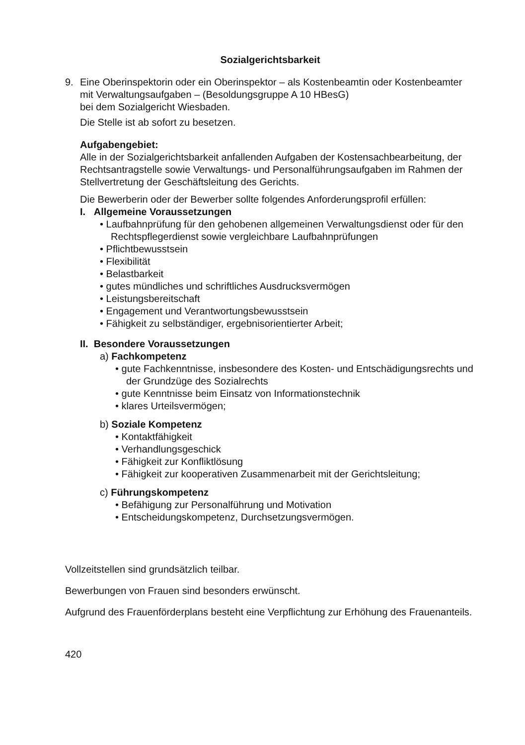Sozialgerichtsbarkeit
9. Eine Oberinspektorin oder ein Oberinspektor – als Kostenbeamtin oder Kostenbeamter mit Verwaltungsaufgaben – (Besoldungsgruppe A 10 HBesG)
bei dem Sozialgericht Wiesbaden.
Die Stelle ist ab sofort zu besetzen.
Aufgabengebiet:
Alle in der Sozialgerichtsbarkeit anfallenden Aufgaben der Kostensachbearbeitung, der Rechtsantragstelle sowie Verwaltungs- und Personalführungsaufgaben im Rahmen der Stellvertretung der Geschäftsleitung des Gerichts.
Die Bewerberin oder der Bewerber sollte folgendes Anforderungsprofil erfüllen:
I. Allgemeine Voraussetzungen
• Laufbahnprüfung für den gehobenen allgemeinen Verwaltungsdienst oder für den Rechtspflegerdienst sowie vergleichbare Laufbahnprüfungen
• Pflichtbewusstsein
• Flexibilität
• Belastbarkeit
• gutes mündliches und schriftliches Ausdrucksvermögen
• Leistungsbereitschaft
• Engagement und Verantwortungsbewusstsein
• Fähigkeit zu selbständiger, ergebnisorientierter Arbeit;
II. Besondere Voraussetzungen
a) Fachkompetenz
• gute Fachkenntnisse, insbesondere des Kosten- und Entschädigungsrechts und der Grundzüge des Sozialrechts
• gute Kenntnisse beim Einsatz von Informationstechnik
• klares Urteilsvermögen;
b) Soziale Kompetenz
• Kontaktfähigkeit
• Verhandlungsgeschick
• Fähigkeit zur Konfliktlösung
• Fähigkeit zur kooperativen Zusammenarbeit mit der Gerichtsleitung;
c) Führungskompetenz
• Befähigung zur Personalführung und Motivation
• Entscheidungskompetenz, Durchsetzungsvermögen.
Vollzeitstellen sind grundsätzlich teilbar.
Bewerbungen von Frauen sind besonders erwünscht.
Aufgrund des Frauenförderplans besteht eine Verpflichtung zur Erhöhung des Frauenanteils.
420